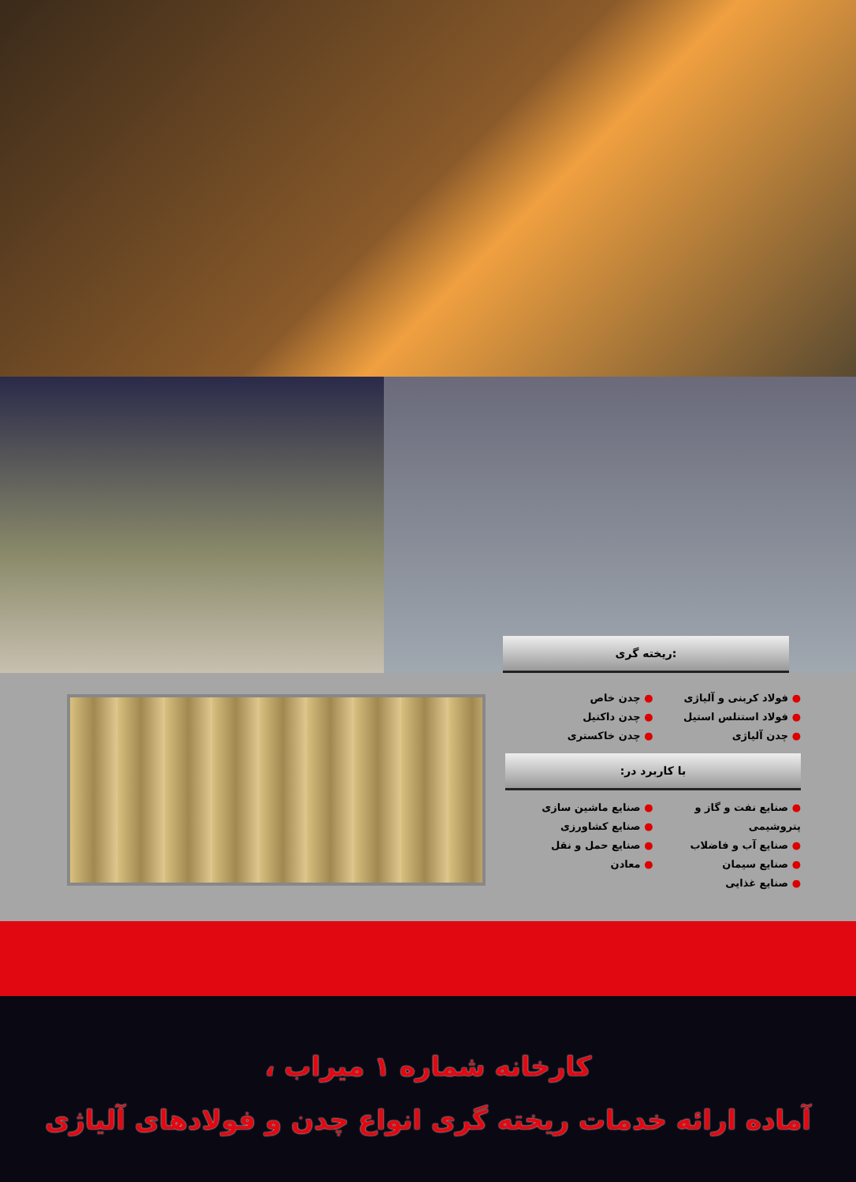ریخته گری:
● فولاد کربنی و آلیاژی
● فولاد استنلس استیل
● چدن آلیاژی
● چدن خاص
● چدن داکتیل
● چدن خاکستری
با کاربرد در:
● صنایع نفت و گاز و پتروشیمی
● صنایع آب و فاضلاب
● صنایع سیمان
● صنایع غذایی
● صنایع ماشین سازی
● صنایع کشاورزی
● صنایع حمل و نقل
● معادن
کارخانه شماره ۱ میراب ،
آماده ارائه خدمات ریخته گری انواع چدن و فولادهای آلیاژی